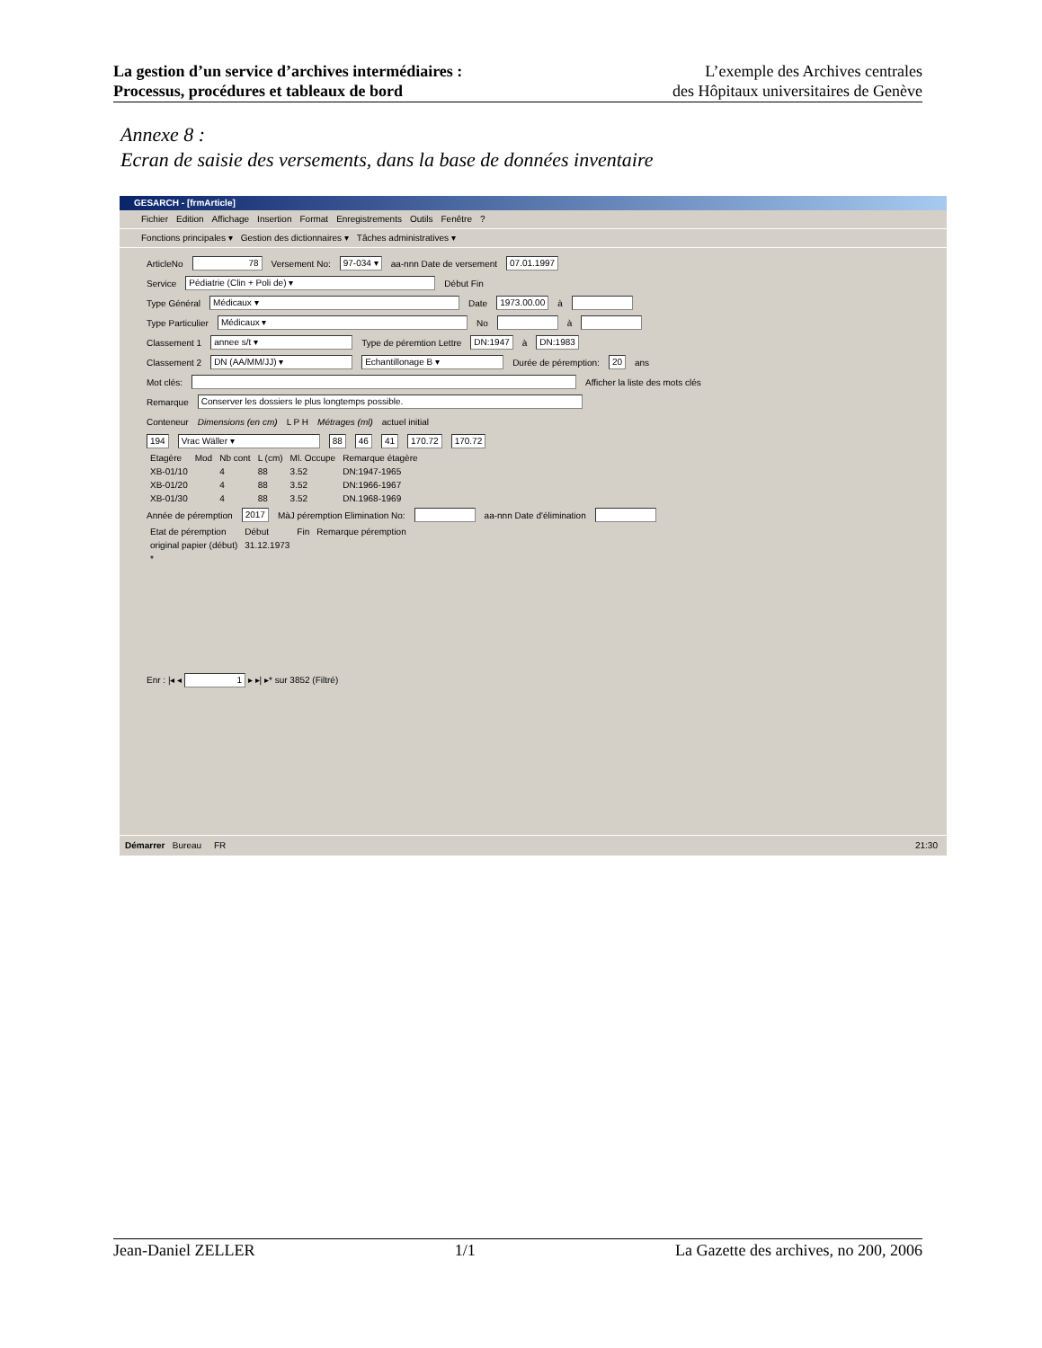La gestion d’un service d’archives intermédiaires :
Processus, procédures et tableaux de bord
L’exemple des Archives centrales
des Hôpitaux universitaires de Genève
Annexe 8 :
Ecran de saisie des versements, dans la base de données inventaire
GESARCH - [frmArticle]
Fichier Edition Affichage Insertion Format Enregistrements Outils Fenêtre?
Fonctions principales ▾ Gestion des dictionnaires ▾ Tâches administratives ▾
ArticleNo 78 Versement No: 97-034 ▾ aa-nnn Date de versement 07.01.1997
Service Pédiatrie (Clin + Poli de) ▾ Début Fin
Type Général Médicaux ▾ Date 1973.00.00 à
Type Particulier Médicaux ▾ No à
Classement 1 annee s/t ▾ Type de péremtion Lettre DN:1947 à DN:1983
Classement 2 DN (AA/MM/JJ) ▾ Echantillonage B ▾ Durée de péremption: 20 ans
Mot clés: Afficher la liste des mots clés
Remarque Conserver les dossiers le plus longtemps possible.
Conteneur Dimensions (en cm) L P H Métrages (ml) actuel initial
194 Vrac Wäller ▾ 88 46 41 170.72 170.72
| Etagère | Mod | Nb cont | L (cm) | Ml. Occupe | Remarque étagère |
| --- | --- | --- | --- | --- | --- |
| XB-01/10 | | 4 | 88 | 3.52 | DN:1947-1965 |
| XB-01/20 | | 4 | 88 | 3.52 | DN:1966-1967 |
| XB-01/30 | | 4 | 88 | 3.52 | DN.1968-1969 |
Année de péremption 2017 MàJ péremption Elimination No: aa-nnn Date d'élimination
| Etat de péremption | Début | Fin | Remarque péremption |
| --- | --- | --- | --- |
| original papier (début) | 31.12.1973 | | |
| * | | | |
Enr : |◂ ◂ 1 ▸ ▸| ▸* sur 3852 (Filtré)
Démarrer Bureau FR 21:30
Jean-Daniel ZELLER 1/1 La Gazette des archives, no 200, 2006